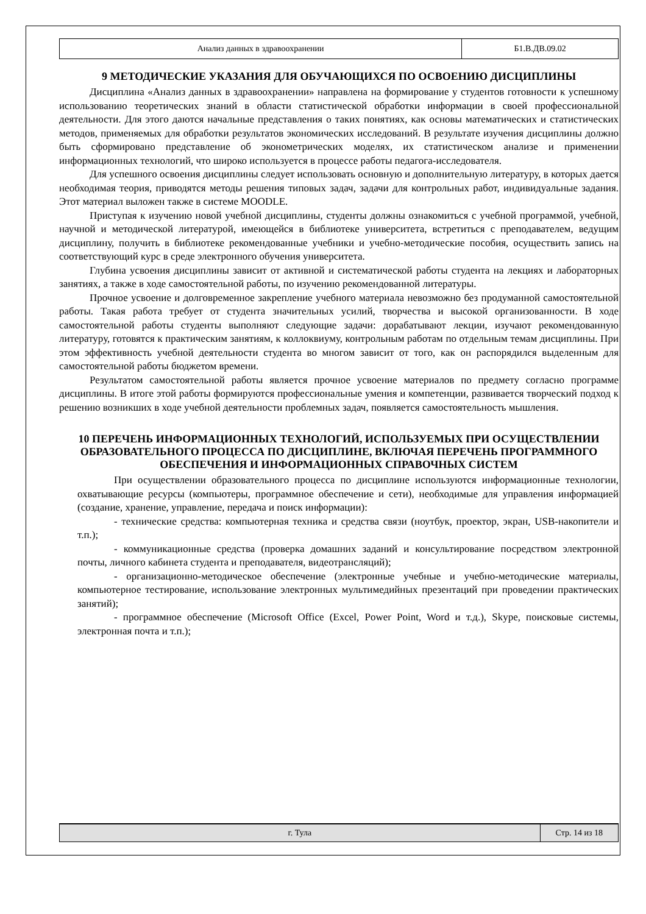| Анализ данных в здравоохранении | Б1.В.ДВ.09.02 |
9 МЕТОДИЧЕСКИЕ УКАЗАНИЯ ДЛЯ ОБУЧАЮЩИХСЯ ПО ОСВОЕНИЮ ДИСЦИПЛИНЫ
Дисциплина «Анализ данных в здравоохранении» направлена на формирование у студентов готовности к успешному использованию теоретических знаний в области статистической обработки информации в своей профессиональной деятельности. Для этого даются начальные представления о таких понятиях, как основы математических и статистических методов, применяемых для обработки результатов экономических исследований. В результате изучения дисциплины должно быть сформировано представление об эконометрических моделях, их статистическом анализе и применении информационных технологий, что широко используется в процессе работы педагога-исследователя.
Для успешного освоения дисциплины следует использовать основную и дополнительную литературу, в которых дается необходимая теория, приводятся методы решения типовых задач, задачи для контрольных работ, индивидуальные задания. Этот материал выложен также в системе MOODLE.
Приступая к изучению новой учебной дисциплины, студенты должны ознакомиться с учебной программой, учебной, научной и методической литературой, имеющейся в библиотеке университета, встретиться с преподавателем, ведущим дисциплину, получить в библиотеке рекомендованные учебники и учебно-методические пособия, осуществить запись на соответствующий курс в среде электронного обучения университета.
Глубина усвоения дисциплины зависит от активной и систематической работы студента на лекциях и лабораторных занятиях, а также в ходе самостоятельной работы, по изучению рекомендованной литературы.
Прочное усвоение и долговременное закрепление учебного материала невозможно без продуманной самостоятельной работы. Такая работа требует от студента значительных усилий, творчества и высокой организованности. В ходе самостоятельной работы студенты выполняют следующие задачи: дорабатывают лекции, изучают рекомендованную литературу, готовятся к практическим занятиям, к коллоквиуму, контрольным работам по отдельным темам дисциплины. При этом эффективность учебной деятельности студента во многом зависит от того, как он распорядился выделенным для самостоятельной работы бюджетом времени.
Результатом самостоятельной работы является прочное усвоение материалов по предмету согласно программе дисциплины. В итоге этой работы формируются профессиональные умения и компетенции, развивается творческий подход к решению возникших в ходе учебной деятельности проблемных задач, появляется самостоятельность мышления.
10 ПЕРЕЧЕНЬ ИНФОРМАЦИОННЫХ ТЕХНОЛОГИЙ, ИСПОЛЬЗУЕМЫХ ПРИ ОСУЩЕСТВЛЕНИИ ОБРАЗОВАТЕЛЬНОГО ПРОЦЕССА ПО ДИСЦИПЛИНЕ, ВКЛЮЧАЯ ПЕРЕЧЕНЬ ПРОГРАММНОГО ОБЕСПЕЧЕНИЯ И ИНФОРМАЦИОННЫХ СПРАВОЧНЫХ СИСТЕМ
При осуществлении образовательного процесса по дисциплине используются информационные технологии, охватывающие ресурсы (компьютеры, программное обеспечение и сети), необходимые для управления информацией (создание, хранение, управление, передача и поиск информации):
- технические средства: компьютерная техника и средства связи (ноутбук, проектор, экран, USB-накопители и т.п.);
- коммуникационные средства (проверка домашних заданий и консультирование посредством электронной почты, личного кабинета студента и преподавателя, видеотрансляций);
- организационно-методическое обеспечение (электронные учебные и учебно-методические материалы, компьютерное тестирование, использование электронных мультимедийных презентаций при проведении практических занятий);
- программное обеспечение (Microsoft Office (Excel, Power Point, Word и т.д.), Skype, поисковые системы, электронная почта и т.п.);
| г. Тула | Стр. 14 из 18 |